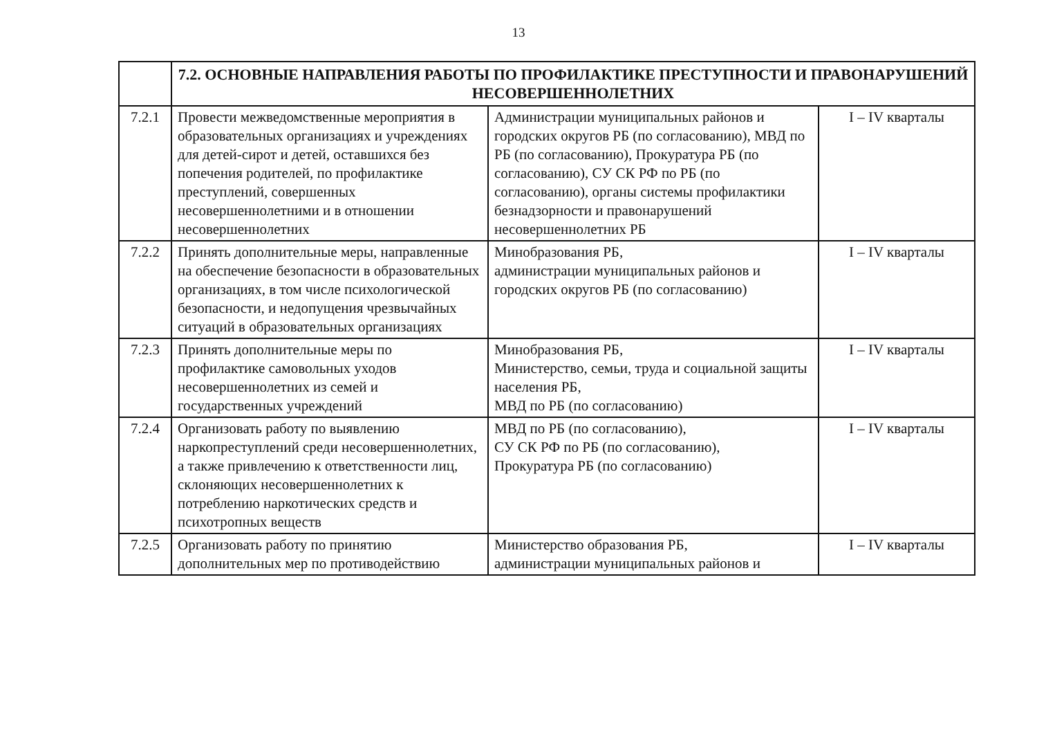13
| | 7.2. ОСНОВНЫЕ НАПРАВЛЕНИЯ РАБОТЫ ПО ПРОФИЛАКТИКЕ ПРЕСТУПНОСТИ И ПРАВОНАРУШЕНИЙ НЕСОВЕРШЕННОЛЕТНИХ | | |
| 7.2.1 | Провести межведомственные мероприятия в образовательных организациях и учреждениях для детей-сирот и детей, оставшихся без попечения родителей, по профилактике преступлений, совершенных несовершеннолетними и в отношении несовершеннолетних | Администрации муниципальных районов и городских округов РБ (по согласованию), МВД по РБ (по согласованию), Прокуратура РБ (по согласованию), СУ СК РФ по РБ (по согласованию), органы системы профилактики безнадзорности и правонарушений несовершеннолетних РБ | I – IV кварталы |
| 7.2.2 | Принять дополнительные меры, направленные на обеспечение безопасности в образовательных организациях, в том числе психологической безопасности, и недопущения чрезвычайных ситуаций в образовательных организациях | Минобразования РБ, администрации муниципальных районов и городских округов РБ (по согласованию) | I – IV кварталы |
| 7.2.3 | Принять дополнительные меры по профилактике самовольных уходов несовершеннолетних из семей и государственных учреждений | Минобразования РБ, Министерство, семьи, труда и социальной защиты населения РБ, МВД по РБ (по согласованию) | I – IV кварталы |
| 7.2.4 | Организовать работу по выявлению наркопреступлений среди несовершеннолетних, а также привлечению к ответственности лиц, склоняющих несовершеннолетних к потреблению наркотических средств и психотропных веществ | МВД по РБ (по согласованию), СУ СК РФ по РБ (по согласованию), Прокуратура РБ (по согласованию) | I – IV кварталы |
| 7.2.5 | Организовать работу по принятию дополнительных мер по противодействию | Министерство образования РБ, администрации муниципальных районов и | I – IV кварталы |